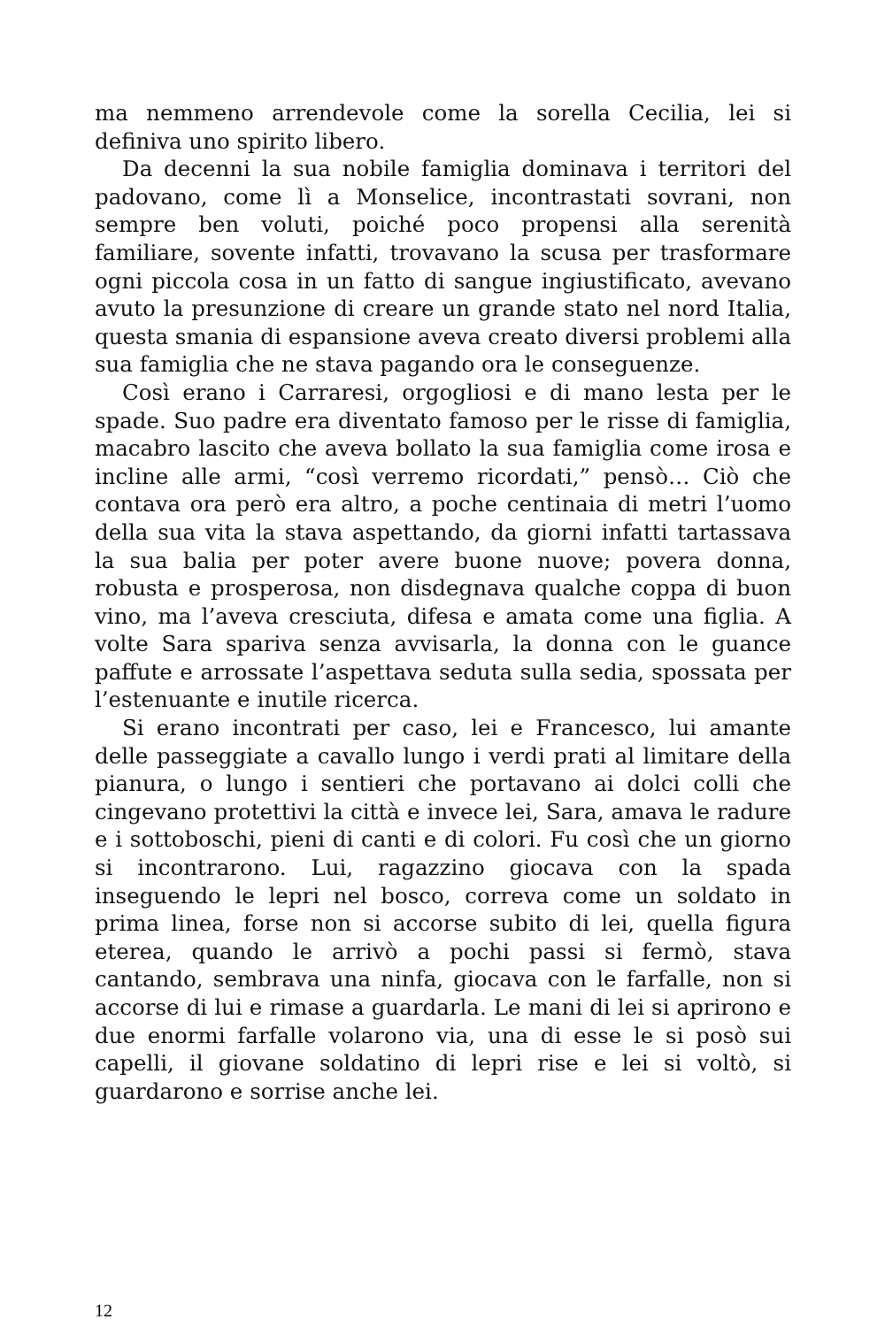ma nemmeno arrendevole come la sorella Cecilia, lei si definiva uno spirito libero.
Da decenni la sua nobile famiglia dominava i territori del padovano, come lì a Monselice, incontrastati sovrani, non sempre ben voluti, poiché poco propensi alla serenità familiare, sovente infatti, trovavano la scusa per trasformare ogni piccola cosa in un fatto di sangue ingiustificato, avevano avuto la presunzione di creare un grande stato nel nord Italia, questa smania di espansione aveva creato diversi problemi alla sua famiglia che ne stava pagando ora le conseguenze.
Così erano i Carraresi, orgogliosi e di mano lesta per le spade. Suo padre era diventato famoso per le risse di famiglia, macabro lascito che aveva bollato la sua famiglia come irosa e incline alle armi, “così verremo ricordati,” pensò… Ciò che contava ora però era altro, a poche centinaia di metri l’uomo della sua vita la stava aspettando, da giorni infatti tartassava la sua balia per poter avere buone nuove; povera donna, robusta e prosperosa, non disdegnava qualche coppa di buon vino, ma l’aveva cresciuta, difesa e amata come una figlia. A volte Sara spariva senza avvisarla, la donna con le guance paffute e arrossate l’aspettava seduta sulla sedia, spossata per l’estenuante e inutile ricerca.
Si erano incontrati per caso, lei e Francesco, lui amante delle passeggiate a cavallo lungo i verdi prati al limitare della pianura, o lungo i sentieri che portavano ai dolci colli che cingevano protettivi la città e invece lei, Sara, amava le radure e i sottoboschi, pieni di canti e di colori. Fu così che un giorno si incontrarono. Lui, ragazzino giocava con la spada inseguendo le lepri nel bosco, correva come un soldato in prima linea, forse non si accorse subito di lei, quella figura eterea, quando le arrivò a pochi passi si fermò, stava cantando, sembrava una ninfa, giocava con le farfalle, non si accorse di lui e rimase a guardarla. Le mani di lei si aprirono e due enormi farfalle volarono via, una di esse le si posò sui capelli, il giovane soldatino di lepri rise e lei si voltò, si guardarono e sorrise anche lei.
12